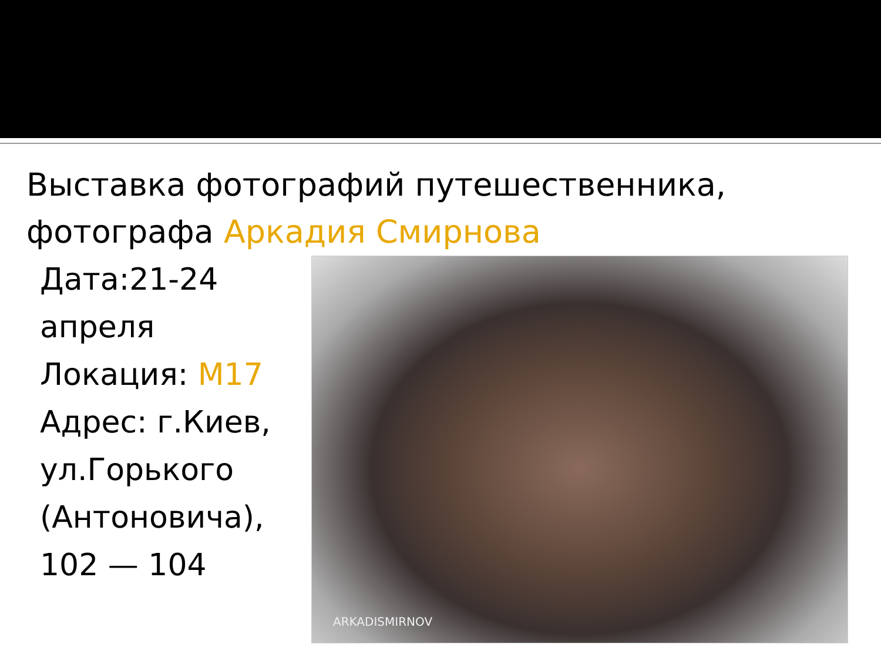Выставка фотографий путешественника, фотографа Аркадия Смирнова
Дата:21-24 апреля
Локация: М17
Адрес: г.Киев, ул.Горького (Антоновича), 102 — 104
ARKADISMIRNOV